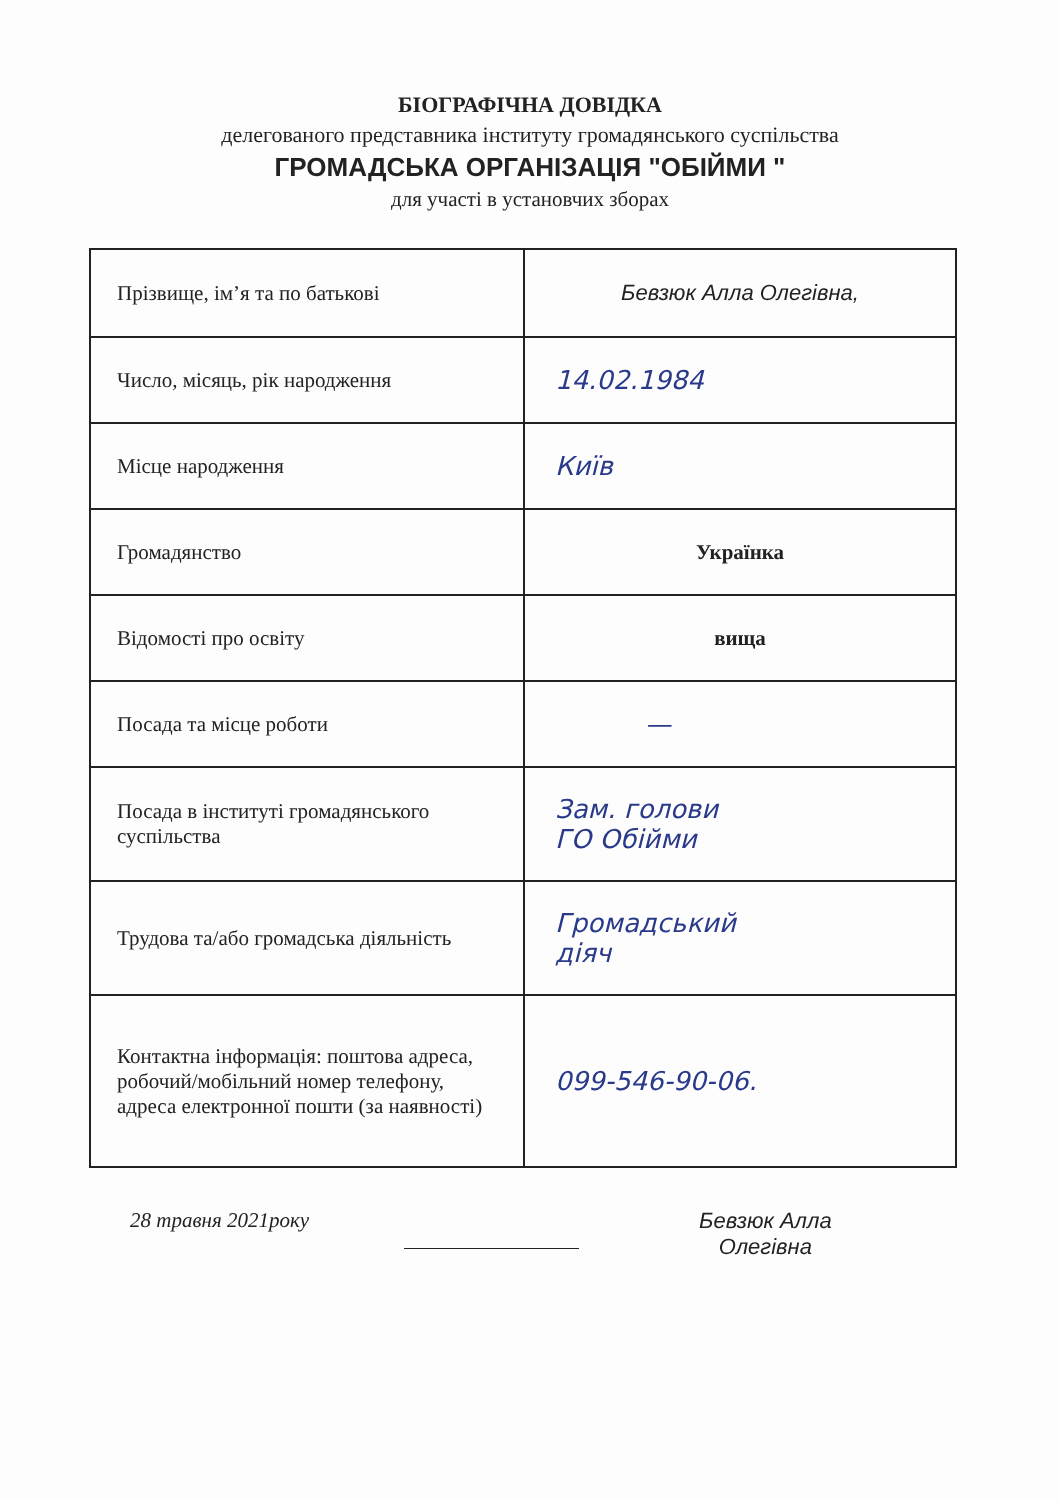БІОГРАФІЧНА ДОВІДКА
делегованого представника інституту громадянського суспільства
ГРОМАДСЬКА ОРГАНІЗАЦІЯ "ОБІЙМИ "
для участі в установчих зборах
| Прізвище, ім’я та по батькові | Бевзюк Алла Олегівна, |
| Число, місяць, рік народження | 14.02.1984 |
| Місце народження | Київ |
| Громадянство | Українка |
| Відомості про освіту | вища |
| Посада та місце роботи | — |
| Посада в інституті громадянського суспільства | Зам. голови ГО Обійми |
| Трудова та/або громадська діяльність | Громадський діяч |
| Контактна інформація: поштова адреса, робочий/мобільний номер телефону, адреса електронної пошти (за наявності) | 099-546-90-06. |
28 травня 2021року Бевзюк Алла
Олегівна